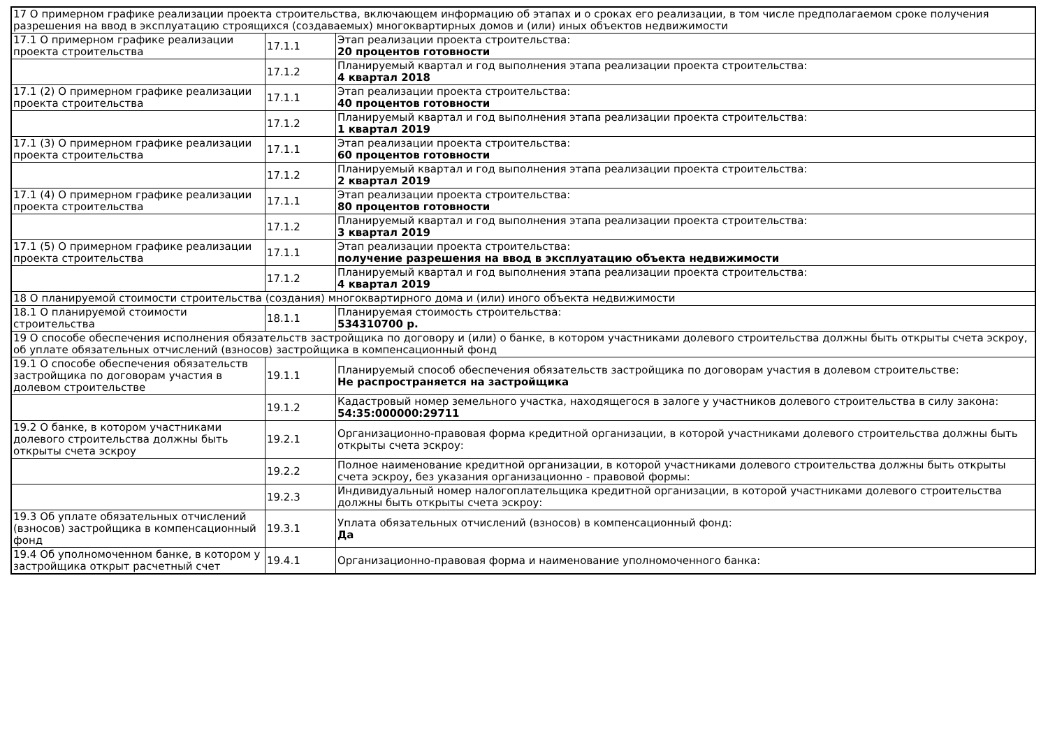| 17 О примерном графике реализации проекта строительства, включающем информацию об этапах и о сроках его реализации, в том числе предполагаемом сроке получения разрешения на ввод в эксплуатацию строящихся (создаваемых) многоквартирных домов и (или) иных объектов недвижимости | | |
| 17.1 О примерном графике реализации проекта строительства | 17.1.1 | Этап реализации проекта строительства: 20 процентов готовности |
| | 17.1.2 | Планируемый квартал и год выполнения этапа реализации проекта строительства: 4 квартал 2018 |
| 17.1 (2) О примерном графике реализации проекта строительства | 17.1.1 | Этап реализации проекта строительства: 40 процентов готовности |
| | 17.1.2 | Планируемый квартал и год выполнения этапа реализации проекта строительства: 1 квартал 2019 |
| 17.1 (3) О примерном графике реализации проекта строительства | 17.1.1 | Этап реализации проекта строительства: 60 процентов готовности |
| | 17.1.2 | Планируемый квартал и год выполнения этапа реализации проекта строительства: 2 квартал 2019 |
| 17.1 (4) О примерном графике реализации проекта строительства | 17.1.1 | Этап реализации проекта строительства: 80 процентов готовности |
| | 17.1.2 | Планируемый квартал и год выполнения этапа реализации проекта строительства: 3 квартал 2019 |
| 17.1 (5) О примерном графике реализации проекта строительства | 17.1.1 | Этап реализации проекта строительства: получение разрешения на ввод в эксплуатацию объекта недвижимости |
| | 17.1.2 | Планируемый квартал и год выполнения этапа реализации проекта строительства: 4 квартал 2019 |
| 18 О планируемой стоимости строительства (создания) многоквартирного дома и (или) иного объекта недвижимости | | |
| 18.1 О планируемой стоимости строительства | 18.1.1 | Планируемая стоимость строительства: 534310700 р. |
| 19 О способе обеспечения исполнения обязательств застройщика по договору и (или) о банке, в котором участниками долевого строительства должны быть открыты счета эскроу, об уплате обязательных отчислений (взносов) застройщика в компенсационный фонд | | |
| 19.1 О способе обеспечения обязательств застройщика по договорам участия в долевом строительстве | 19.1.1 | Планируемый способ обеспечения обязательств застройщика по договорам участия в долевом строительстве: Не распространяется на застройщика |
| | 19.1.2 | Кадастровый номер земельного участка, находящегося в залоге у участников долевого строительства в силу закона: 54:35:000000:29711 |
| 19.2 О банке, в котором участниками долевого строительства должны быть открыты счета эскроу | 19.2.1 | Организационно-правовая форма кредитной организации, в которой участниками долевого строительства должны быть открыты счета эскроу: |
| | 19.2.2 | Полное наименование кредитной организации, в которой участниками долевого строительства должны быть открыты счета эскроу, без указания организационно - правовой формы: |
| | 19.2.3 | Индивидуальный номер налогоплательщика кредитной организации, в которой участниками долевого строительства должны быть открыты счета эскроу: |
| 19.3 Об уплате обязательных отчислений (взносов) застройщика в компенсационный фонд | 19.3.1 | Уплата обязательных отчислений (взносов) в компенсационный фонд: Да |
| 19.4 Об уполномоченном банке, в котором у застройщика открыт расчетный счет | 19.4.1 | Организационно-правовая форма и наименование уполномоченного банка: |